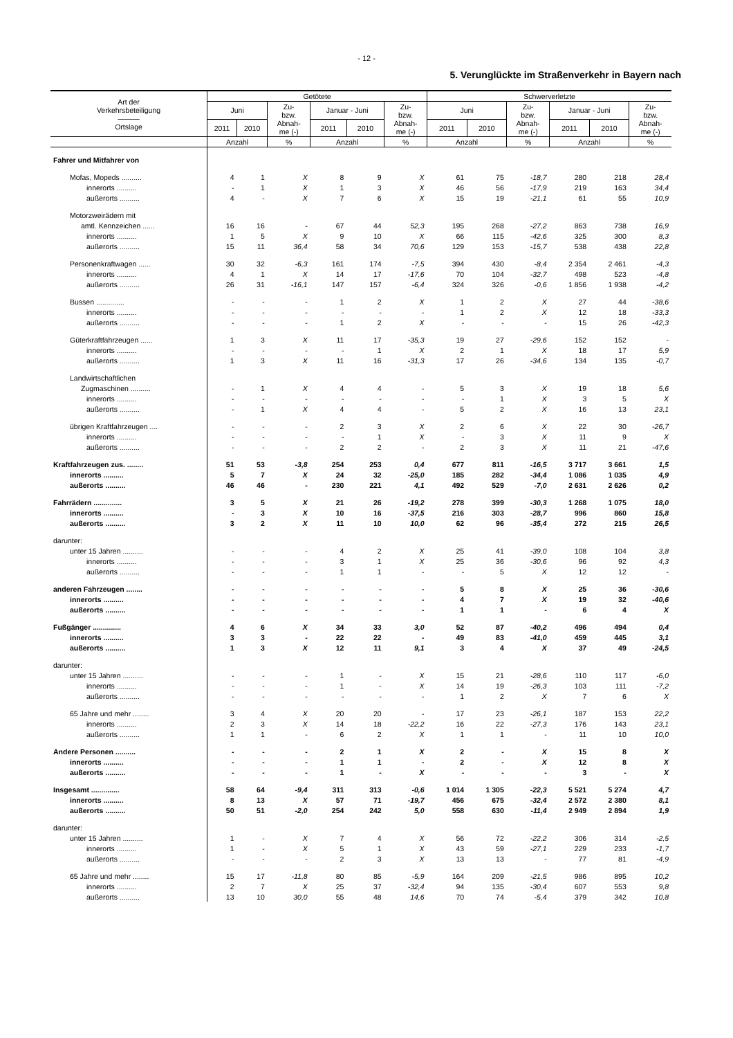- 12 -
5. Verunglückte im Straßenverkehr in Bayern nach
| Art der Verkehrsbeteiligung ——— Ortslage | Getötete | | | | | | Schwerverletzte | | | | | |
| --- | --- | --- | --- | --- | --- | --- | --- | --- | --- | --- | --- | --- |
| | Juni | | Zu- bzw. Abnah- me (-) | Januar - Juni | | Zu- bzw. Abnah- me (-) | Juni | | Zu- bzw. Abnah- me (-) | Januar - Juni | | Zu- bzw. Abnah- me (-) |
| | 2011 | 2010 | | 2011 | 2010 | | 2011 | 2010 | | 2011 | 2010 | |
| | Anzahl | | % | Anzahl | | % | Anzahl | | % | Anzahl | | % |
| Fahrer und Mitfahrer von | | | | | | | | | | | | |
| Mofas, Mopeds .......... | 4 | 1 | X | 8 | 9 | X | 61 | 75 | -18,7 | 280 | 218 | 28,4 |
| innerorts .......... | - | 1 | X | 1 | 3 | X | 46 | 56 | -17,9 | 219 | 163 | 34,4 |
| außerorts .......... | 4 | - | X | 7 | 6 | X | 15 | 19 | -21,1 | 61 | 55 | 10,9 |
| Motorzweirädern mit | | | | | | | | | | | | |
| amtl. Kennzeichen ...... | 16 | 16 | - | 67 | 44 | 52,3 | 195 | 268 | -27,2 | 863 | 738 | 16,9 |
| innerorts .......... | 1 | 5 | X | 9 | 10 | X | 66 | 115 | -42,6 | 325 | 300 | 8,3 |
| außerorts .......... | 15 | 11 | 36,4 | 58 | 34 | 70,6 | 129 | 153 | -15,7 | 538 | 438 | 22,8 |
| Personenkraftwagen ...... | 30 | 32 | -6,3 | 161 | 174 | -7,5 | 394 | 430 | -8,4 | 2 354 | 2 461 | -4,3 |
| innerorts .......... | 4 | 1 | X | 14 | 17 | -17,6 | 70 | 104 | -32,7 | 498 | 523 | -4,8 |
| außerorts .......... | 26 | 31 | -16,1 | 147 | 157 | -6,4 | 324 | 326 | -0,6 | 1 856 | 1 938 | -4,2 |
| Bussen .............. | - | - | - | 1 | 2 | X | 1 | 2 | X | 27 | 44 | -38,6 |
| innerorts .......... | - | - | - | - | - | - | 1 | 2 | X | 12 | 18 | -33,3 |
| außerorts .......... | - | - | - | 1 | 2 | X | - | - | - | 15 | 26 | -42,3 |
| Güterkraftfahrzeugen ...... | 1 | 3 | X | 11 | 17 | -35,3 | 19 | 27 | -29,6 | 152 | 152 | - |
| innerorts .......... | - | - | - | - | 1 | X | 2 | 1 | X | 18 | 17 | 5,9 |
| außerorts .......... | 1 | 3 | X | 11 | 16 | -31,3 | 17 | 26 | -34,6 | 134 | 135 | -0,7 |
| Landwirtschaftlichen | | | | | | | | | | | | |
| Zugmaschinen .......... | - | 1 | X | 4 | 4 | - | 5 | 3 | X | 19 | 18 | 5,6 |
| innerorts .......... | - | - | - | - | - | - | - | 1 | X | 3 | 5 | X |
| außerorts .......... | - | 1 | X | 4 | 4 | - | 5 | 2 | X | 16 | 13 | 23,1 |
| übrigen Kraftfahrzeugen .... | - | - | - | 2 | 3 | X | 2 | 6 | X | 22 | 30 | -26,7 |
| innerorts .......... | - | - | - | - | 1 | X | - | 3 | X | 11 | 9 | X |
| außerorts .......... | - | - | - | 2 | 2 | - | 2 | 3 | X | 11 | 21 | -47,6 |
| Kraftfahrzeugen zus. ........ | 51 | 53 | -3,8 | 254 | 253 | 0,4 | 677 | 811 | -16,5 | 3 717 | 3 661 | 1,5 |
| innerorts .......... | 5 | 7 | X | 24 | 32 | -25,0 | 185 | 282 | -34,4 | 1 086 | 1 035 | 4,9 |
| außerorts .......... | 46 | 46 | - | 230 | 221 | 4,1 | 492 | 529 | -7,0 | 2 631 | 2 626 | 0,2 |
| Fahrrädern .............. | 3 | 5 | X | 21 | 26 | -19,2 | 278 | 399 | -30,3 | 1 268 | 1 075 | 18,0 |
| innerorts .......... | - | 3 | X | 10 | 16 | -37,5 | 216 | 303 | -28,7 | 996 | 860 | 15,8 |
| außerorts .......... | 3 | 2 | X | 11 | 10 | 10,0 | 62 | 96 | -35,4 | 272 | 215 | 26,5 |
| darunter: | | | | | | | | | | | | |
| unter 15 Jahren .......... | - | - | - | 4 | 2 | X | 25 | 41 | -39,0 | 108 | 104 | 3,8 |
| innerorts .......... | - | - | - | 3 | 1 | X | 25 | 36 | -30,6 | 96 | 92 | 4,3 |
| außerorts .......... | - | - | - | 1 | 1 | - | - | 5 | X | 12 | 12 | - |
| anderen Fahrzeugen ........ | - | - | - | - | - | - | 5 | 8 | X | 25 | 36 | -30,6 |
| innerorts .......... | - | - | - | - | - | - | 4 | 7 | X | 19 | 32 | -40,6 |
| außerorts .......... | - | - | - | - | - | - | 1 | 1 | - | 6 | 4 | X |
| Fußgänger .............. | 4 | 6 | X | 34 | 33 | 3,0 | 52 | 87 | -40,2 | 496 | 494 | 0,4 |
| innerorts .......... | 3 | 3 | - | 22 | 22 | - | 49 | 83 | -41,0 | 459 | 445 | 3,1 |
| außerorts .......... | 1 | 3 | X | 12 | 11 | 9,1 | 3 | 4 | X | 37 | 49 | -24,5 |
| darunter: | | | | | | | | | | | | |
| unter 15 Jahren .......... | - | - | - | 1 | - | X | 15 | 21 | -28,6 | 110 | 117 | -6,0 |
| innerorts .......... | - | - | - | 1 | - | X | 14 | 19 | -26,3 | 103 | 111 | -7,2 |
| außerorts .......... | - | - | - | - | - | - | 1 | 2 | X | 7 | 6 | X |
| 65 Jahre und mehr ........ | 3 | 4 | X | 20 | 20 | - | 17 | 23 | -26,1 | 187 | 153 | 22,2 |
| innerorts .......... | 2 | 3 | X | 14 | 18 | -22,2 | 16 | 22 | -27,3 | 176 | 143 | 23,1 |
| außerorts .......... | 1 | 1 | - | 6 | 2 | X | 1 | 1 | - | 11 | 10 | 10,0 |
| Andere Personen .......... | - | - | - | 2 | 1 | X | 2 | - | X | 15 | 8 | X |
| innerorts .......... | - | - | - | 1 | 1 | - | 2 | - | X | 12 | 8 | X |
| außerorts .......... | - | - | - | 1 | - | X | - | - | - | 3 | - | X |
| Insgesamt .............. | 58 | 64 | -9,4 | 311 | 313 | -0,6 | 1 014 | 1 305 | -22,3 | 5 521 | 5 274 | 4,7 |
| innerorts .......... | 8 | 13 | X | 57 | 71 | -19,7 | 456 | 675 | -32,4 | 2 572 | 2 380 | 8,1 |
| außerorts .......... | 50 | 51 | -2,0 | 254 | 242 | 5,0 | 558 | 630 | -11,4 | 2 949 | 2 894 | 1,9 |
| darunter: | | | | | | | | | | | | |
| unter 15 Jahren .......... | 1 | - | X | 7 | 4 | X | 56 | 72 | -22,2 | 306 | 314 | -2,5 |
| innerorts .......... | 1 | - | X | 5 | 1 | X | 43 | 59 | -27,1 | 229 | 233 | -1,7 |
| außerorts .......... | - | - | - | 2 | 3 | X | 13 | 13 | - | 77 | 81 | -4,9 |
| 65 Jahre und mehr ........ | 15 | 17 | -11,8 | 80 | 85 | -5,9 | 164 | 209 | -21,5 | 986 | 895 | 10,2 |
| innerorts .......... | 2 | 7 | X | 25 | 37 | -32,4 | 94 | 135 | -30,4 | 607 | 553 | 9,8 |
| außerorts .......... | 13 | 10 | 30,0 | 55 | 48 | 14,6 | 70 | 74 | -5,4 | 379 | 342 | 10,8 |